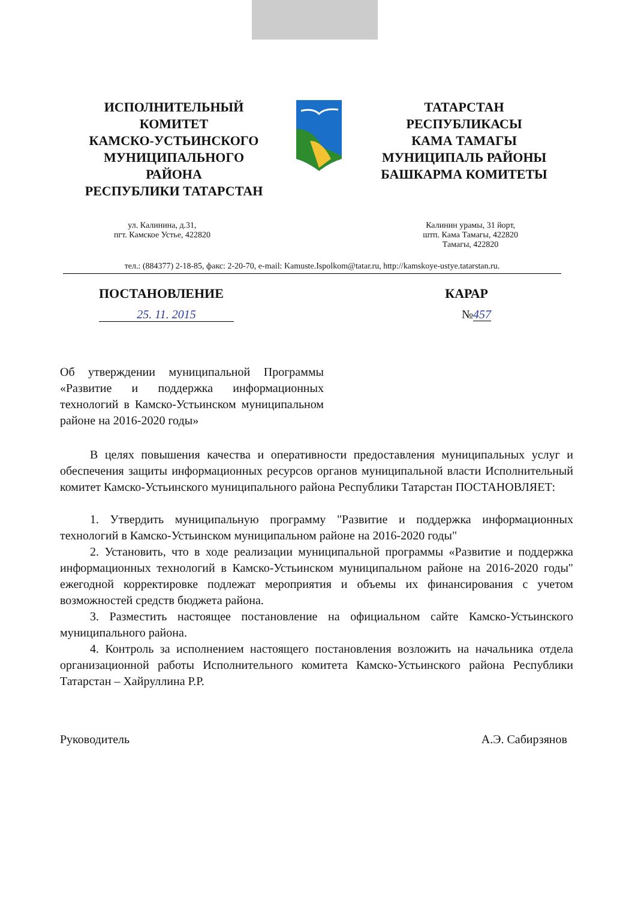ИСПОЛНИТЕЛЬНЫЙ
КОМИТЕТ
КАМСКО-УСТЬИНСКОГО
МУНИЦИПАЛЬНОГО
РАЙОНА
РЕСПУБЛИКИ ТАТАРСТАН
ТАТАРСТАН
РЕСПУБЛИКАСЫ
КАМА ТАМАГЫ
МУНИЦИПАЛЬ РАЙОНЫ
БАШКАРМА КОМИТЕТЫ
ул. Калинина, д.31,
пгт. Камское Устье, 422820
Калинин урамы, 31 йорт,
штп. Кама Тамагы, 422820
Тамагы, 422820
тел.: (884377) 2-18-85, факс: 2-20-70, e-mail: Kamuste.Ispolkom@tatar.ru, http://kamskoye-ustye.tatarstan.ru.
ПОСТАНОВЛЕНИЕ КАРАР
25. 11. 2015 №457
Об утверждении муниципальной Программы «Развитие и поддержка информационных технологий в Камско-Устьинском муниципальном районе на 2016-2020 годы»
В целях повышения качества и оперативности предоставления муниципальных услуг и обеспечения защиты информационных ресурсов органов муниципальной власти Исполнительный комитет Камско-Устьинского муниципального района Республики Татарстан ПОСТАНОВЛЯЕТ:
1. Утвердить муниципальную программу "Развитие и поддержка информационных технологий в Камско-Устьинском муниципальном районе на 2016-2020 годы"
2. Установить, что в ходе реализации муниципальной программы «Развитие и поддержка информационных технологий в Камско-Устьинском муниципальном районе на 2016-2020 годы" ежегодной корректировке подлежат мероприятия и объемы их финансирования с учетом возможностей средств бюджета района.
3. Разместить настоящее постановление на официальном сайте Камско-Устьинского муниципального района.
4. Контроль за исполнением настоящего постановления возложить на начальника отдела организационной работы Исполнительного комитета Камско-Устьинского района Республики Татарстан – Хайруллина Р.Р.
Руководитель А.Э. Сабирзянов